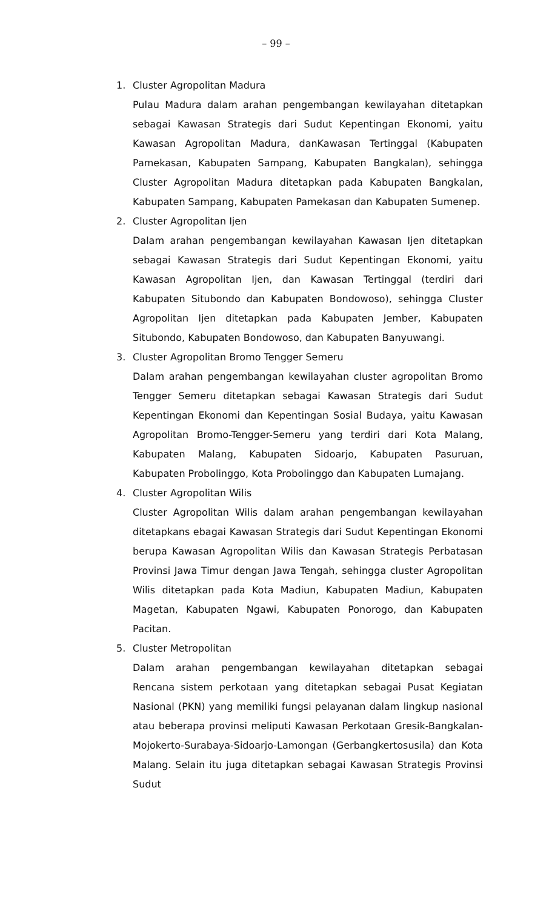– 99 –
1. Cluster Agropolitan Madura
Pulau Madura dalam arahan pengembangan kewilayahan ditetapkan sebagai Kawasan Strategis dari Sudut Kepentingan Ekonomi, yaitu Kawasan Agropolitan Madura, danKawasan Tertinggal (Kabupaten Pamekasan, Kabupaten Sampang, Kabupaten Bangkalan), sehingga Cluster Agropolitan Madura ditetapkan pada Kabupaten Bangkalan, Kabupaten Sampang, Kabupaten Pamekasan dan Kabupaten Sumenep.
2. Cluster Agropolitan Ijen
Dalam arahan pengembangan kewilayahan Kawasan Ijen ditetapkan sebagai Kawasan Strategis dari Sudut Kepentingan Ekonomi, yaitu Kawasan Agropolitan Ijen, dan Kawasan Tertinggal (terdiri dari Kabupaten Situbondo dan Kabupaten Bondowoso), sehingga Cluster Agropolitan Ijen ditetapkan pada Kabupaten Jember, Kabupaten Situbondo, Kabupaten Bondowoso, dan Kabupaten Banyuwangi.
3. Cluster Agropolitan Bromo Tengger Semeru
Dalam arahan pengembangan kewilayahan cluster agropolitan Bromo Tengger Semeru ditetapkan sebagai Kawasan Strategis dari Sudut Kepentingan Ekonomi dan Kepentingan Sosial Budaya, yaitu Kawasan Agropolitan Bromo-Tengger-Semeru yang terdiri dari Kota Malang, Kabupaten Malang, Kabupaten Sidoarjo, Kabupaten Pasuruan, Kabupaten Probolinggo, Kota Probolinggo dan Kabupaten Lumajang.
4. Cluster Agropolitan Wilis
Cluster Agropolitan Wilis dalam arahan pengembangan kewilayahan ditetapkans ebagai Kawasan Strategis dari Sudut Kepentingan Ekonomi berupa Kawasan Agropolitan Wilis dan Kawasan Strategis Perbatasan Provinsi Jawa Timur dengan Jawa Tengah, sehingga cluster Agropolitan Wilis ditetapkan pada Kota Madiun, Kabupaten Madiun, Kabupaten Magetan, Kabupaten Ngawi, Kabupaten Ponorogo, dan Kabupaten Pacitan.
5. Cluster Metropolitan
Dalam arahan pengembangan kewilayahan ditetapkan sebagai Rencana sistem perkotaan yang ditetapkan sebagai Pusat Kegiatan Nasional (PKN) yang memiliki fungsi pelayanan dalam lingkup nasional atau beberapa provinsi meliputi Kawasan Perkotaan Gresik-Bangkalan-Mojokerto-Surabaya-Sidoarjo-Lamongan (Gerbangkertosusila) dan Kota Malang. Selain itu juga ditetapkan sebagai Kawasan Strategis Provinsi Sudut